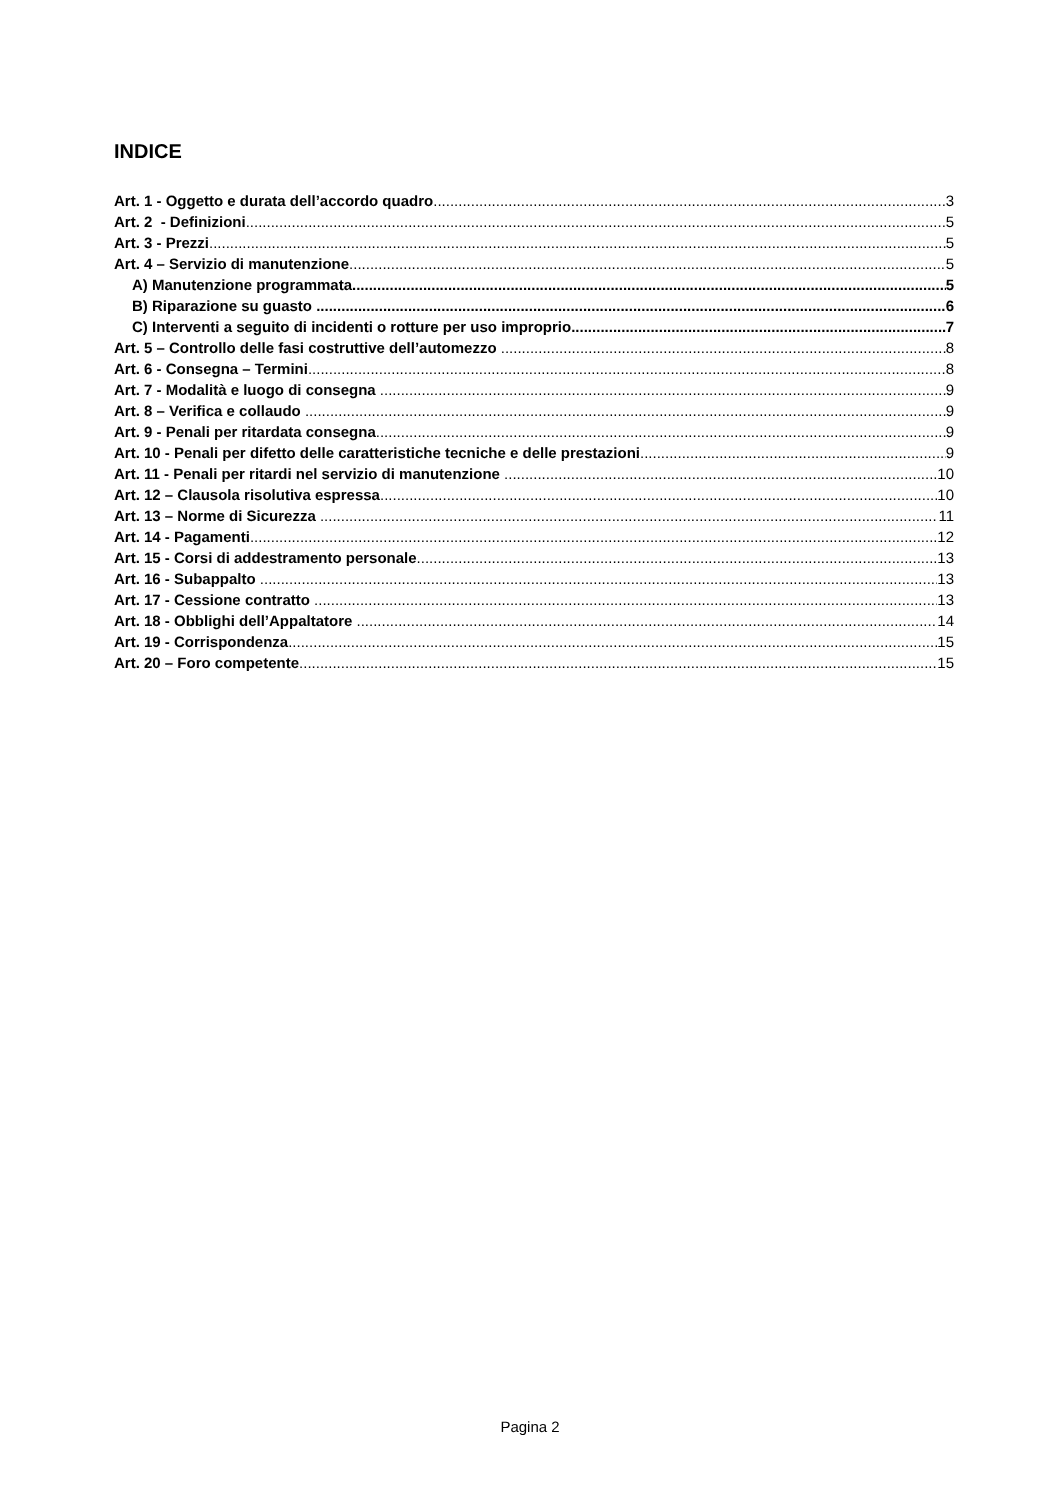INDICE
Art. 1 - Oggetto e durata dell’accordo quadro 3
Art. 2 - Definizioni 5
Art. 3 - Prezzi 5
Art. 4 – Servizio di manutenzione 5
A) Manutenzione programmata 5
B) Riparazione su guasto 6
C) Interventi a seguito di incidenti o rotture per uso improprio 7
Art. 5 – Controllo delle fasi costruttive dell’automezzo 8
Art. 6 - Consegna – Termini 8
Art. 7 - Modalità e luogo di consegna 9
Art. 8 – Verifica e collaudo 9
Art. 9 - Penali per ritardata consegna 9
Art. 10 - Penali per difetto delle caratteristiche tecniche e delle prestazioni 9
Art. 11 - Penali per ritardi nel servizio di manutenzione 10
Art. 12 – Clausola risolutiva espressa 10
Art. 13 – Norme di Sicurezza 11
Art. 14 - Pagamenti 12
Art. 15 - Corsi di addestramento personale 13
Art. 16 - Subappalto 13
Art. 17 - Cessione contratto 13
Art. 18 - Obblighi dell’Appaltatore 14
Art. 19 - Corrispondenza 15
Art. 20 – Foro competente 15
Pagina 2